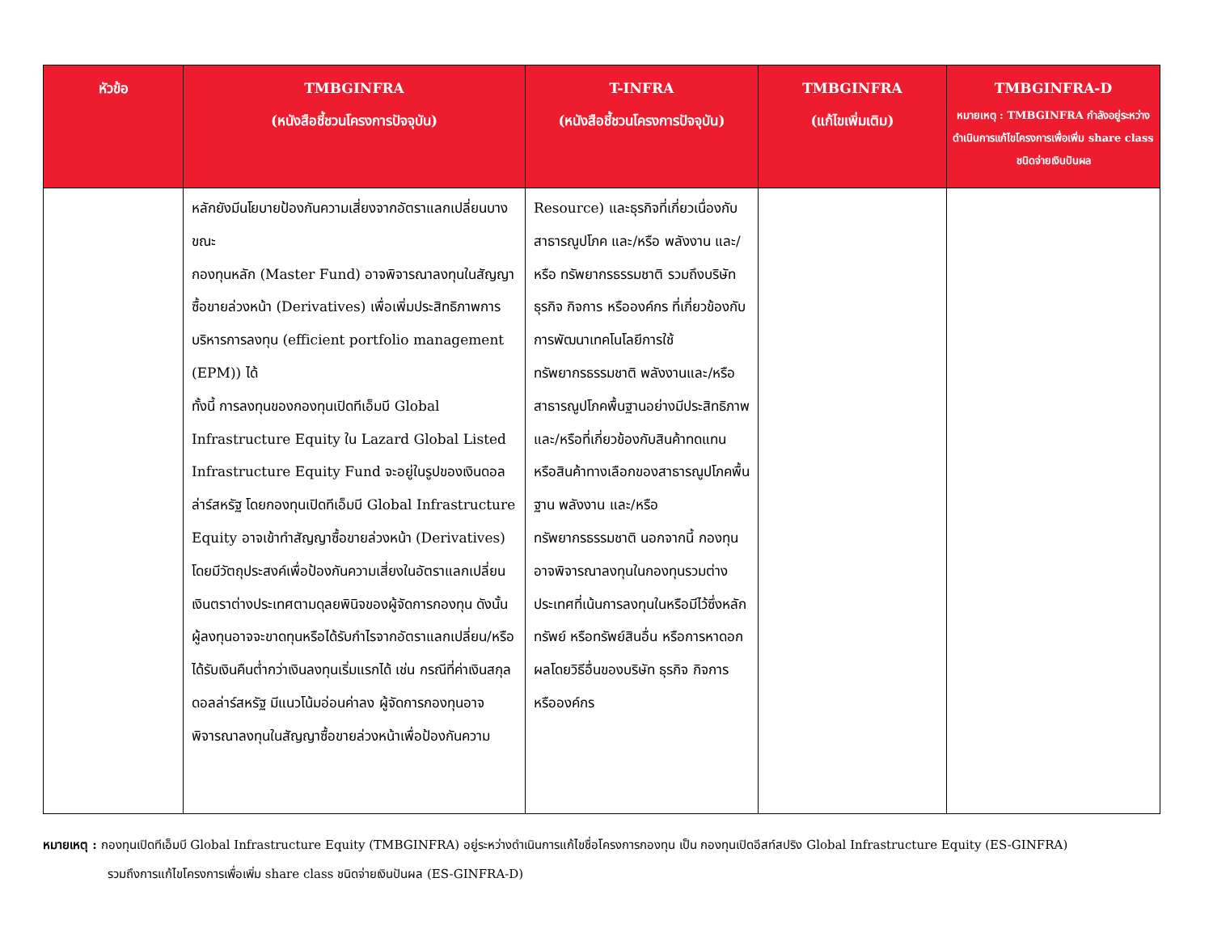| หัวข้อ | TMBGINFRA (หนังสือชี้ชวนโครงการปัจจุบัน) | T-INFRA (หนังสือชี้ชวนโครงการปัจจุบัน) | TMBGINFRA (แก้ไขเพิ่มเติม) | TMBGINFRA-D หมายเหตุ : TMBGINFRA กำลังอยู่ระหว่างดำเนินการแก้ไขโครงการเพื่อเพิ่ม share class ชนิดจ่ายเงินปันผล |
| --- | --- | --- | --- | --- |
| | หลักยังมีนโยบายป้องกันความเสี่ยงจากอัตราแลกเปลี่ยนบางขณะ กองทุนหลัก (Master Fund) อาจพิจารณาลงทุนในสัญญาซื้อขายล่วงหน้า (Derivatives) เพื่อเพิ่มประสิทธิภาพการบริหารการลงทุน (efficient portfolio management (EPM)) ได้ ทั้งนี้ การลงทุนของกองทุนเปิดทีเอ็มบี Global Infrastructure Equity ใน Lazard Global Listed Infrastructure Equity Fund จะอยู่ในรูปของเงินดอลล่าร์สหรัฐ โดยกองทุนเปิดทีเอ็มบี Global Infrastructure Equity อาจเข้าทำสัญญาซื้อขายล่วงหน้า (Derivatives) โดยมีวัตถุประสงค์เพื่อป้องกันความเสี่ยงในอัตราแลกเปลี่ยนเงินตราต่างประเทศตามดุลยพินิจของผู้จัดการกองทุน ดังนั้น ผู้ลงทุนอาจจะขาดทุนหรือได้รับกำไรจากอัตราแลกเปลี่ยน/หรือได้รับเงินคืนต่ำกว่าเงินลงทุนเริ่มแรกได้ เช่น กรณีที่ค่าเงินสกุลดอลล่าร์สหรัฐ มีแนวโน้มอ่อนค่าลง ผู้จัดการกองทุนอาจพิจารณาลงทุนในสัญญาซื้อขายล่วงหน้าเพื่อป้องกันความ | Resource) และธุรกิจที่เกี่ยวเนื่องกับสาธารณูปโภค และ/หรือ พลังงาน และ/หรือ ทรัพยากรธรรมชาติ รวมถึงบริษัท ธุรกิจ กิจการ หรือองค์กร ที่เกี่ยวข้องกับการพัฒนาเทคโนโลยีการใช้ทรัพยากรธรรมชาติ พลังงานและ/หรือสาธารณูปโภคพื้นฐานอย่างมีประสิทธิภาพ และ/หรือที่เกี่ยวข้องกับสินค้าทดแทน หรือสินค้าทางเลือกของสาธารณูปโภคพื้นฐาน พลังงาน และ/หรือ ทรัพยากรธรรมชาติ นอกจากนี้ กองทุนอาจพิจารณาลงทุนในกองทุนรวมต่างประเทศที่เน้นการลงทุนในหรือมีไว้ซึ่งหลักทรัพย์ หรือทรัพย์สินอื่น หรือการหาดอกผลโดยวิธีอื่นของบริษัท ธุรกิจ กิจการ หรือองค์กร | | |
หมายเหตุ : กองทุนเปิดทีเอ็มบี Global Infrastructure Equity (TMBGINFRA) อยู่ระหว่างดำเนินการแก้ไขชื่อโครงการกองทุน เป็น กองทุนเปิดอีสท์สปริง Global Infrastructure Equity (ES-GINFRA)
รวมถึงการแก้ไขโครงการเพื่อเพิ่ม share class ชนิดจ่ายเงินปันผล (ES-GINFRA-D)